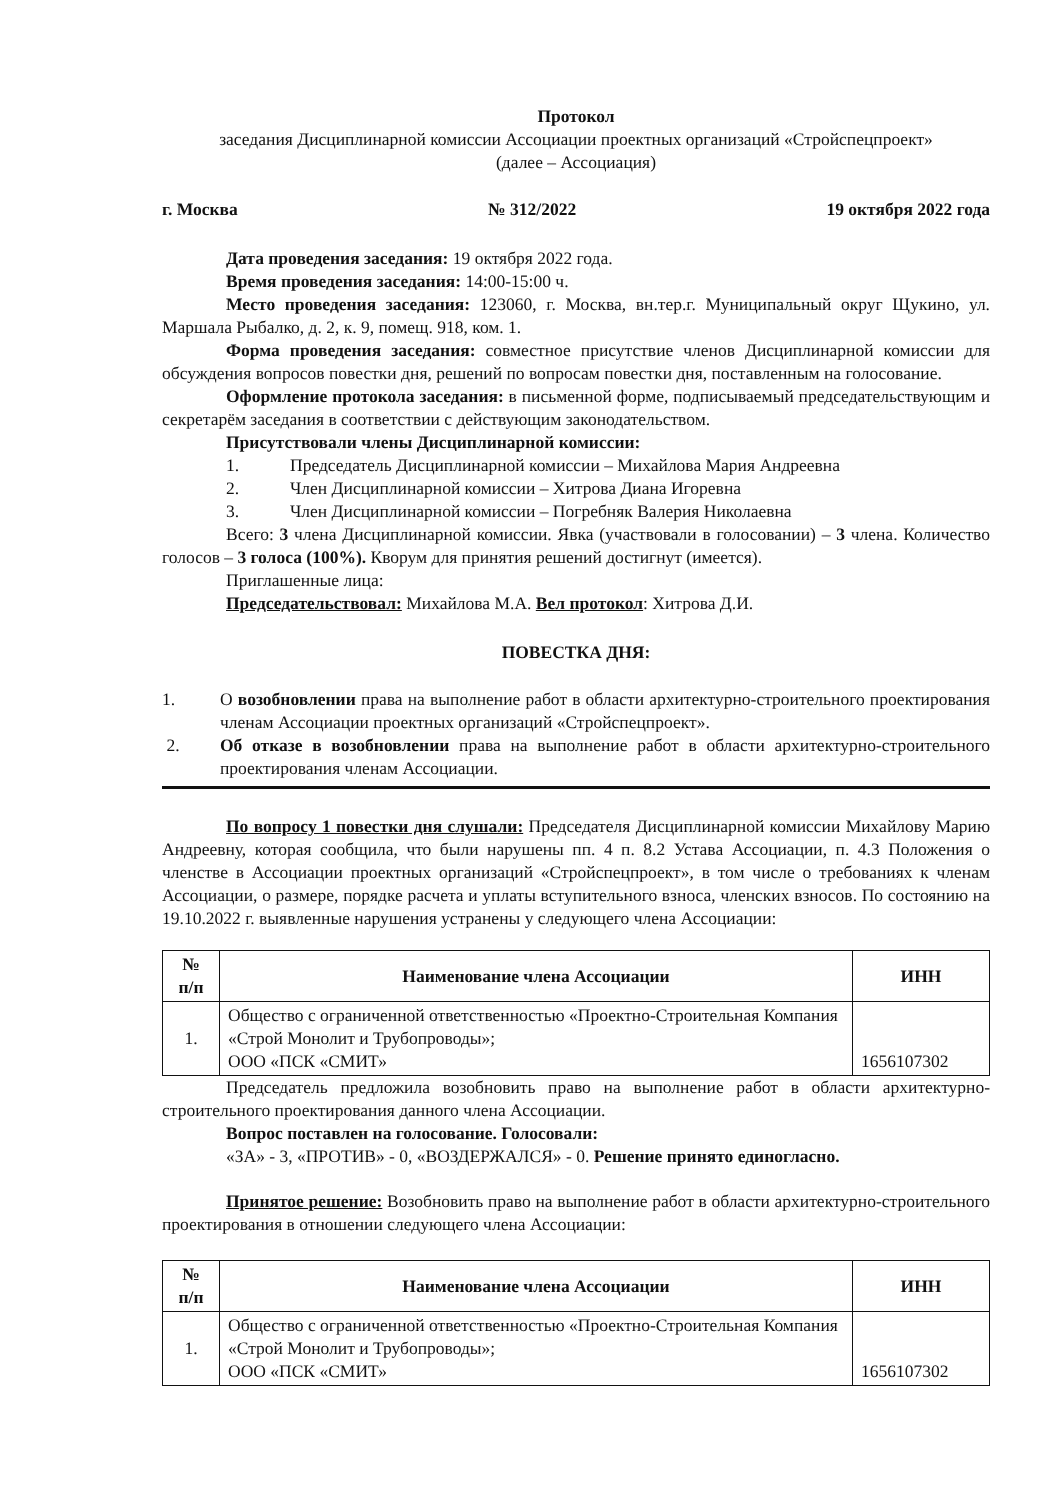Протокол
заседания Дисциплинарной комиссии Ассоциации проектных организаций «Стройспецпроект»
(далее – Ассоциация)
г. Москва № 312/2022 19 октября 2022 года
Дата проведения заседания: 19 октября 2022 года.
Время проведения заседания: 14:00-15:00 ч.
Место проведения заседания: 123060, г. Москва, вн.тер.г. Муниципальный округ Щукино, ул. Маршала Рыбалко, д. 2, к. 9, помещ. 918, ком. 1.
Форма проведения заседания: совместное присутствие членов Дисциплинарной комиссии для обсуждения вопросов повестки дня, решений по вопросам повестки дня, поставленным на голосование.
Оформление протокола заседания: в письменной форме, подписываемый председательствующим и секретарём заседания в соответствии с действующим законодательством.
Присутствовали члены Дисциплинарной комиссии:
1. Председатель Дисциплинарной комиссии – Михайлова Мария Андреевна
2. Член Дисциплинарной комиссии – Хитрова Диана Игоревна
3. Член Дисциплинарной комиссии – Погребняк Валерия Николаевна
Всего: 3 члена Дисциплинарной комиссии. Явка (участвовали в голосовании) – 3 члена. Количество голосов – 3 голоса (100%). Кворум для принятия решений достигнут (имеется).
Приглашенные лица:
Председательствовал: Михайлова М.А. Вел протокол: Хитрова Д.И.
ПОВЕСТКА ДНЯ:
1. О возобновлении права на выполнение работ в области архитектурно-строительного проектирования членам Ассоциации проектных организаций «Стройспецпроект».
2. Об отказе в возобновлении права на выполнение работ в области архитектурно-строительного проектирования членам Ассоциации.
По вопросу 1 повестки дня слушали: Председателя Дисциплинарной комиссии Михайлову Марию Андреевну, которая сообщила, что были нарушены пп. 4 п. 8.2 Устава Ассоциации, п. 4.3 Положения о членстве в Ассоциации проектных организаций «Стройспецпроект», в том числе о требованиях к членам Ассоциации, о размере, порядке расчета и уплаты вступительного взноса, членских взносов. По состоянию на 19.10.2022 г. выявленные нарушения устранены у следующего члена Ассоциации:
| № п/п | Наименование члена Ассоциации | ИНН |
| --- | --- | --- |
| 1. | Общество с ограниченной ответственностью «Проектно-Строительная Компания «Строй Монолит и Трубопроводы»; ООО «ПСК «СМИТ» | 1656107302 |
Председатель предложила возобновить право на выполнение работ в области архитектурно-строительного проектирования данного члена Ассоциации.
Вопрос поставлен на голосование. Голосовали:
«ЗА» - 3, «ПРОТИВ» - 0, «ВОЗДЕРЖАЛСЯ» - 0. Решение принято единогласно.
Принятое решение: Возобновить право на выполнение работ в области архитектурно-строительного проектирования в отношении следующего члена Ассоциации:
| № п/п | Наименование члена Ассоциации | ИНН |
| --- | --- | --- |
| 1. | Общество с ограниченной ответственностью «Проектно-Строительная Компания «Строй Монолит и Трубопроводы»; ООО «ПСК «СМИТ» | 1656107302 |